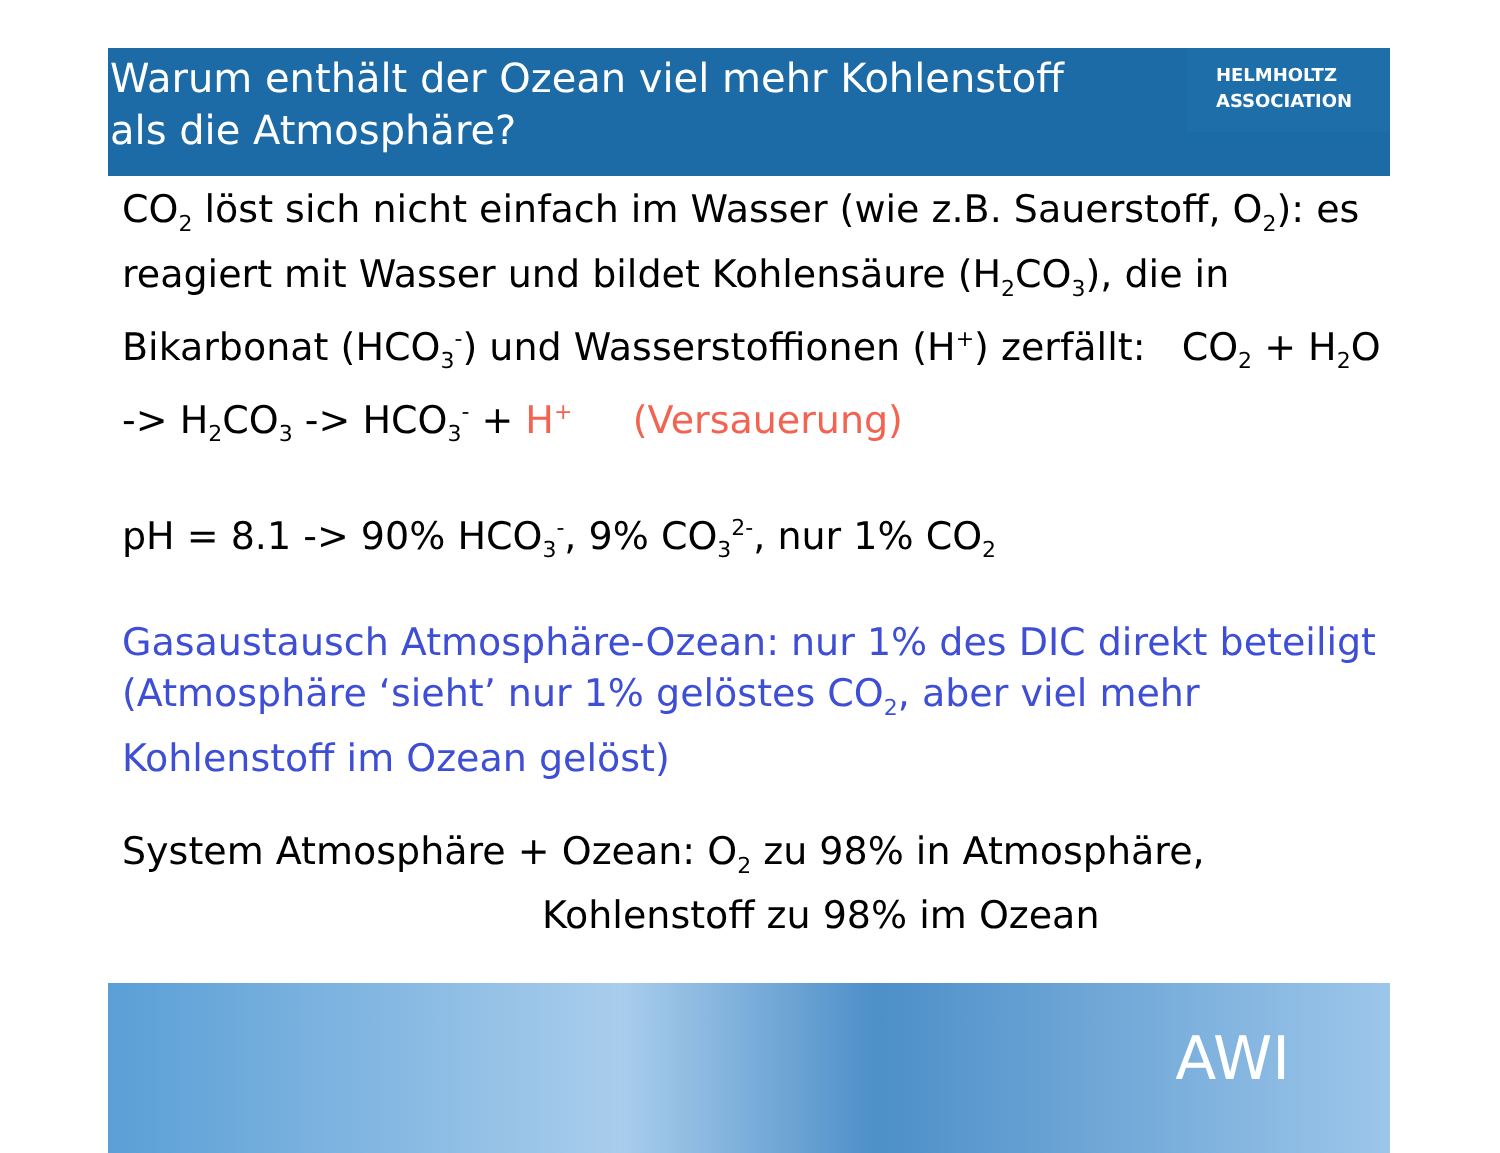Warum enthält der Ozean viel mehr Kohlenstoff als die Atmosphäre?
HELMHOLTZ
ASSOCIATION
CO<sub>2</sub> löst sich nicht einfach im Wasser (wie z.B. Sauerstoff, O<sub>2</sub>): es reagiert mit Wasser und bildet Kohlensäure (H<sub>2</sub>CO<sub>3</sub>), die in Bikarbonat (HCO<sub>3</sub><sup>-</sup>) und Wasserstoffionen (H<sup>+</sup>) zerfällt: CO<sub>2</sub> + H<sub>2</sub>O -> H<sub>2</sub>CO<sub>3</sub> -> HCO<sub>3</sub><sup>-</sup> + H<sup>+</sup> (Versauerung)
pH = 8.1 -> 90% HCO<sub>3</sub><sup>-</sup>, 9% CO<sub>3</sub><sup>2-</sup>, nur 1% CO<sub>2</sub>
Gasaustausch Atmosphäre-Ozean: nur 1% des DIC direkt beteiligt (Atmosphäre ‘sieht’ nur 1% gelöstes CO<sub>2</sub>, aber viel mehr Kohlenstoff im Ozean gelöst)
System Atmosphäre + Ozean: O<sub>2</sub> zu 98% in Atmosphäre,
Kohlenstoff zu 98% im Ozean
AWI